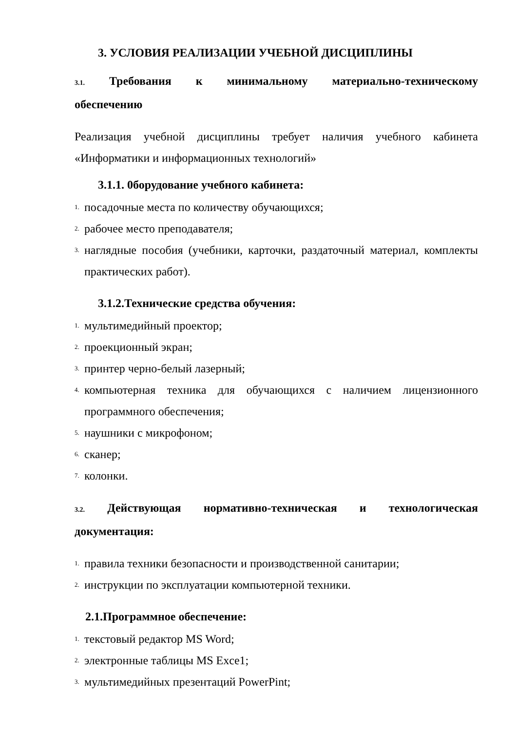3. УСЛОВИЯ РЕАЛИЗАЦИИ УЧЕБНОЙ ДИСЦИПЛИНЫ
3.1. Требования к минимальному материально-техническому
обеспечению
Реализация учебной дисциплины требует наличия учебного кабинета «Информатики и информационных технологий»
3.1.1. 0борудование учебного кабинета:
1. посадочные места по количеству обучающихся;
2. рабочее место преподавателя;
3. наглядные пособия (учебники, карточки, раздаточный материал, комплекты практических работ).
3.1.2.Технические средства обучения:
1. мультимедийный проектор;
2. проекционный экран;
3. принтер черно-белый лазерный;
4. компьютерная техника для обучающихся с наличием лицензионного программного обеспечения;
5. наушники с микрофоном;
6. сканер;
7. колонки.
3.2. Действующая нормативно-техническая и технологическая
документация:
1. правила техники безопасности и производственной санитарии;
2. инструкции по эксплуатации компьютерной техники.
2.1.Программное обеспечение:
1. текстовый редактор MS Word;
2. электронные таблицы MS Exce1;
3. мультимедийных презентаций PowerPint;